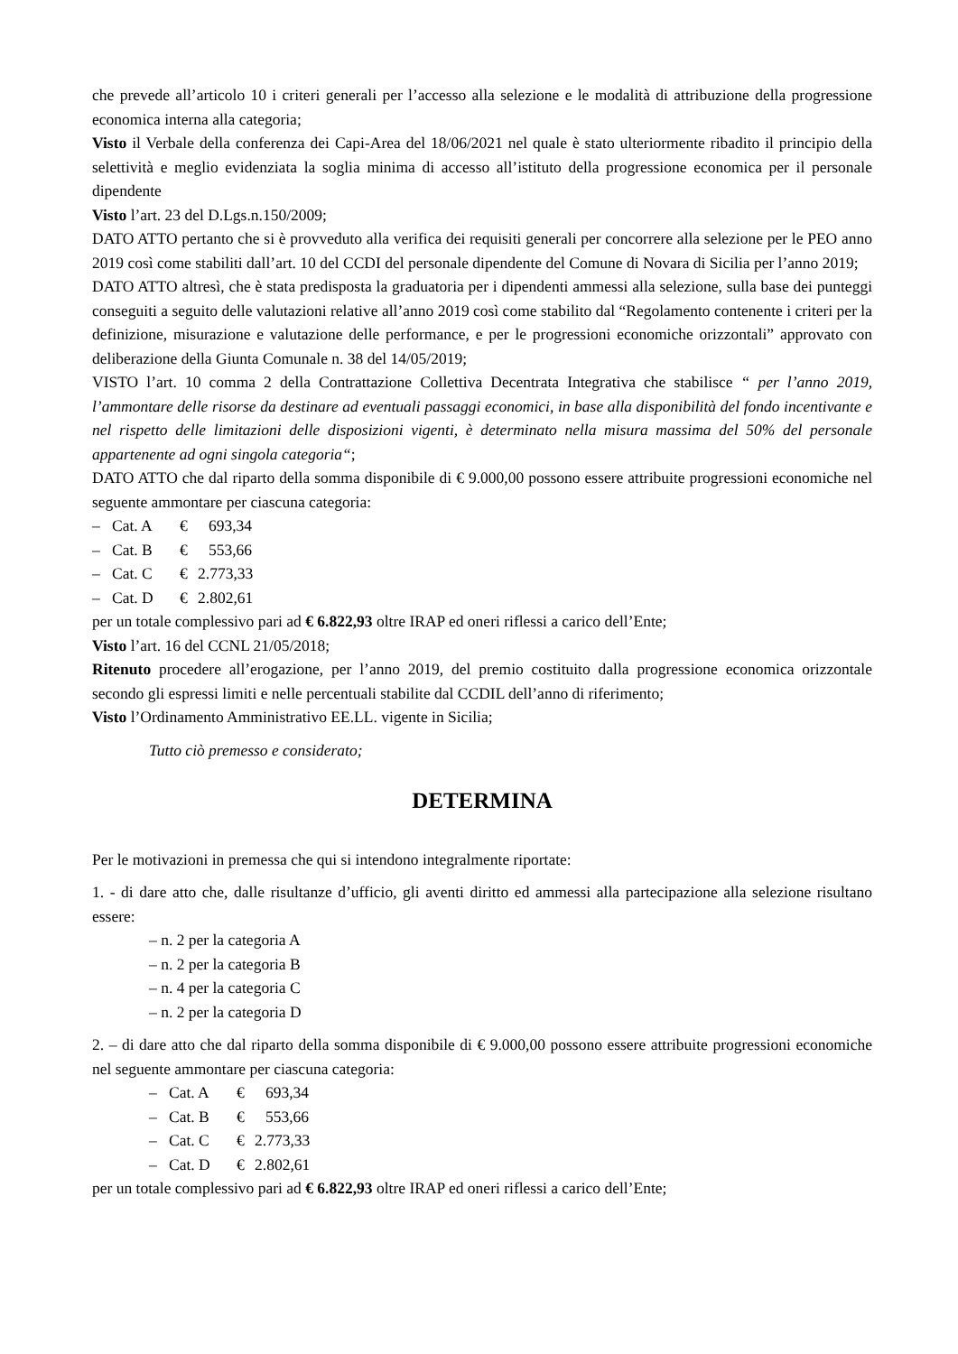che prevede all’articolo 10 i criteri generali per l’accesso alla selezione e le modalità di attribuzione della progressione economica interna alla categoria;
Visto il Verbale della conferenza dei Capi-Area del 18/06/2021 nel quale è stato ulteriormente ribadito il principio della selettività e meglio evidenziata la soglia minima di accesso all’istituto della progressione economica per il personale dipendente
Visto l’art. 23 del D.Lgs.n.150/2009;
DATO ATTO pertanto che si è provveduto alla verifica dei requisiti generali per concorrere alla selezione per le PEO anno 2019 così come stabiliti dall’art. 10 del CCDI del personale dipendente del Comune di Novara di Sicilia per l’anno 2019;
DATO ATTO altresì, che è stata predisposta la graduatoria per i dipendenti ammessi alla selezione, sulla base dei punteggi conseguiti a seguito delle valutazioni relative all’anno 2019 così come stabilito dal “Regolamento contenente i criteri per la definizione, misurazione e valutazione delle performance, e per le progressioni economiche orizzontali” approvato con deliberazione della Giunta Comunale n. 38 del 14/05/2019;
VISTO l’art. 10 comma 2 della Contrattazione Collettiva Decentrata Integrativa che stabilisce “ per l’anno 2019, l’ammontare delle risorse da destinare ad eventuali passaggi economici, in base alla disponibilità del fondo incentivante e nel rispetto delle limitazioni delle disposizioni vigenti, è determinato nella misura massima del 50% del personale appartenente ad ogni singola categoria“;
DATO ATTO che dal riparto della somma disponibile di € 9.000,00 possono essere attribuite progressioni economiche nel seguente ammontare per ciascuna categoria:
–
Cat. A
€
693,34
–
Cat. B
€
553,66
–
Cat. C
€
2.773,33
–
Cat. D
€
2.802,61
per un totale complessivo pari ad € 6.822,93 oltre IRAP ed oneri riflessi a carico dell’Ente;
Visto l’art. 16 del CCNL 21/05/2018;
Ritenuto procedere all’erogazione, per l’anno 2019, del premio costituito dalla progressione economica orizzontale secondo gli espressi limiti e nelle percentuali stabilite dal CCDIL dell’anno di riferimento;
Visto l’Ordinamento Amministrativo EE.LL. vigente in Sicilia;
Tutto ciò premesso e considerato;
DETERMINA
Per le motivazioni in premessa che qui si intendono integralmente riportate:
1. - di dare atto che, dalle risultanze d’ufficio, gli aventi diritto ed ammessi alla partecipazione alla selezione risultano essere:
– n. 2 per la categoria A
– n. 2 per la categoria B
– n. 4 per la categoria C
– n. 2 per la categoria D
2. – di dare atto che dal riparto della somma disponibile di € 9.000,00 possono essere attribuite progressioni economiche nel seguente ammontare per ciascuna categoria:
–
Cat. A
€
693,34
–
Cat. B
€
553,66
–
Cat. C
€
2.773,33
–
Cat. D
€
2.802,61
per un totale complessivo pari ad € 6.822,93 oltre IRAP ed oneri riflessi a carico dell’Ente;